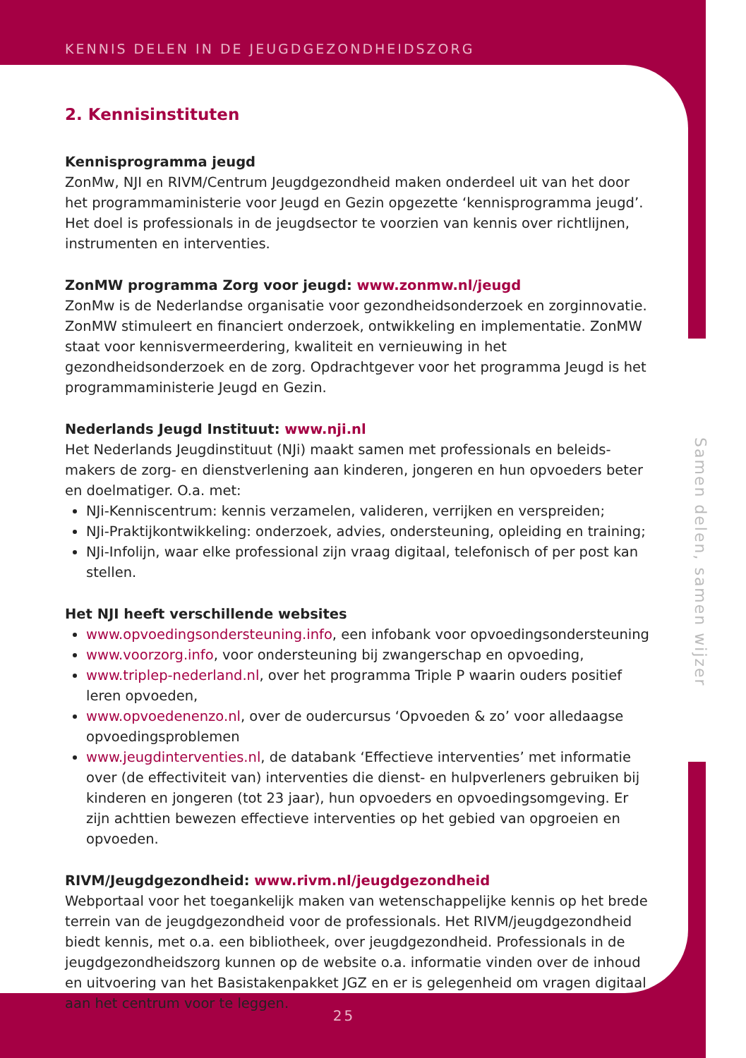KENNIS DELEN IN DE JEUGDGEZONDHEIDSZORG
2. Kennisinstituten
Kennisprogramma jeugd
ZonMw, NJI en RIVM/Centrum Jeugdgezondheid maken onderdeel uit van het door het programmaministerie voor Jeugd en Gezin opgezette ‘kennisprogramma jeugd’. Het doel is professionals in de jeugdsector te voorzien van kennis over richtlijnen, instrumenten en interventies.
ZonMW programma Zorg voor jeugd: www.zonmw.nl/jeugd
ZonMw is de Nederlandse organisatie voor gezondheidsonderzoek en zorginnovatie. ZonMW stimuleert en financiert onderzoek, ontwikkeling en implementatie. ZonMW staat voor kennisvermeerdering, kwaliteit en vernieuwing in het gezondheidsonderzoek en de zorg. Opdrachtgever voor het programma Jeugd is het programmaministerie Jeugd en Gezin.
Nederlands Jeugd Instituut: www.nji.nl
Het Nederlands Jeugdinstituut (NJi) maakt samen met professionals en beleids-makers de zorg- en dienstverlening aan kinderen, jongeren en hun opvoeders beter en doelmatiger. O.a. met:
NJi-Kenniscentrum: kennis verzamelen, valideren, verrijken en verspreiden;
NJi-Praktijkontwikkeling: onderzoek, advies, ondersteuning, opleiding en training;
NJi-Infolijn, waar elke professional zijn vraag digitaal, telefonisch of per post kan stellen.
Het NJI heeft verschillende websites
www.opvoedingsondersteuning.info, een infobank voor opvoedingsondersteuning
www.voorzorg.info, voor ondersteuning bij zwangerschap en opvoeding,
www.triplep-nederland.nl, over het programma Triple P waarin ouders positief leren opvoeden,
www.opvoedenenzo.nl, over de oudercursus ‘Opvoeden & zo’ voor alledaagse opvoedingsproblemen
www.jeugdinterventies.nl, de databank ‘Effectieve interventies’ met informatie over (de effectiviteit van) interventies die dienst- en hulpverleners gebruiken bij kinderen en jongeren (tot 23 jaar), hun opvoeders en opvoedingsomgeving. Er zijn achttien bewezen effectieve interventies op het gebied van opgroeien en opvoeden.
RIVM/Jeugdgezondheid: www.rivm.nl/jeugdgezondheid
Webportaal voor het toegankelijk maken van wetenschappelijke kennis op het brede terrein van de jeugdgezondheid voor de professionals. Het RIVM/jeugdgezondheid biedt kennis, met o.a. een bibliotheek, over jeugdgezondheid. Professionals in de jeugdgezondheidszorg kunnen op de website o.a. informatie vinden over de inhoud en uitvoering van het Basistakenpakket JGZ en er is gelegenheid om vragen digitaal aan het centrum voor te leggen.
Samen delen, samen wijzer
25